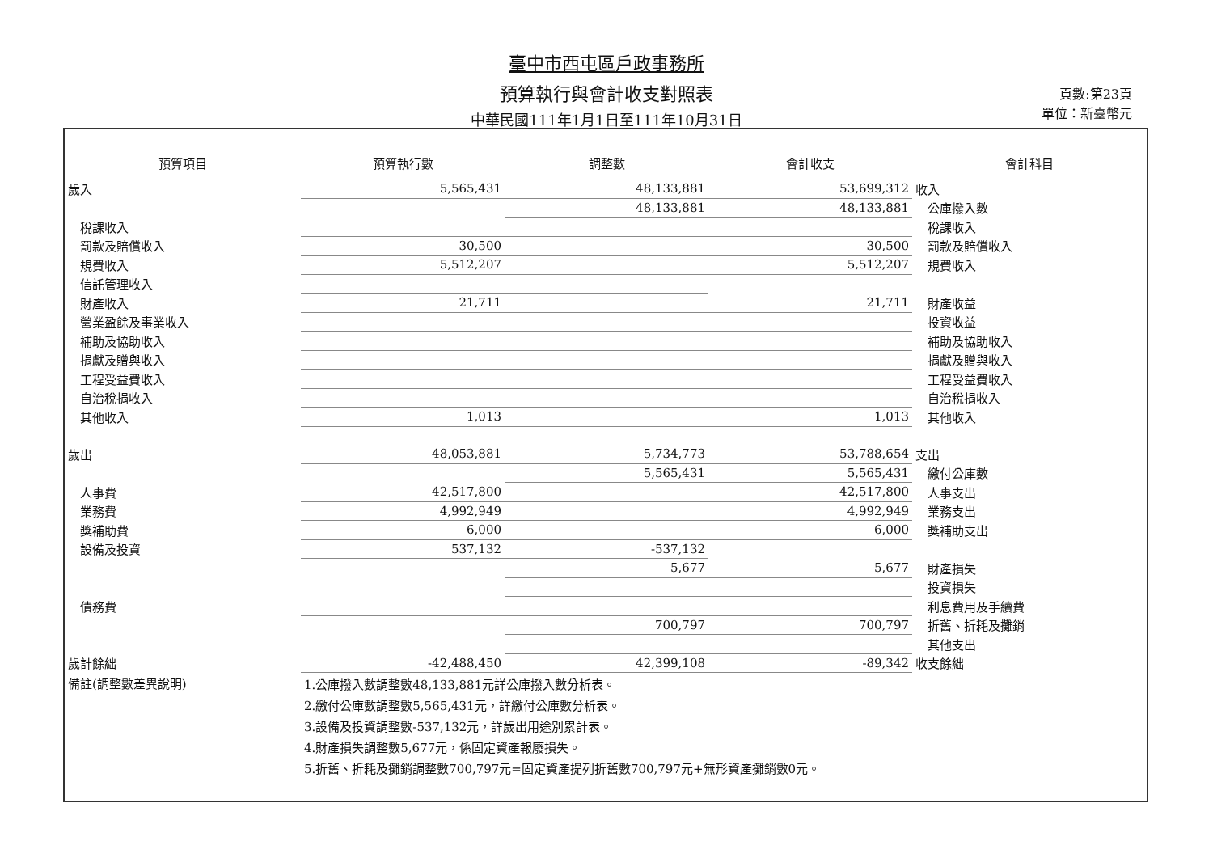臺中市西屯區戶政事務所
預算執行與會計收支對照表
中華民國111年1月1日至111年10月31日
頁數:第23頁
單位：新臺幣元
| 預算項目 | 預算執行數 | 調整數 | 會計收支 | 會計科目 |
| --- | --- | --- | --- | --- |
| 歲入 | 5,565,431 | 48,133,881 | 53,699,312 | 收入 |
| | | 48,133,881 | 48,133,881 | 公庫撥入數 |
| 稅課收入 | | | | 稅課收入 |
| 罰款及賠償收入 | 30,500 | | 30,500 | 罰款及賠償收入 |
| 規費收入 | 5,512,207 | | 5,512,207 | 規費收入 |
| 信託管理收入 | | | | |
| 財產收入 | 21,711 | | 21,711 | 財產收益 |
| 營業盈餘及事業收入 | | | | 投資收益 |
| 補助及協助收入 | | | | 補助及協助收入 |
| 捐獻及贈與收入 | | | | 捐獻及贈與收入 |
| 工程受益費收入 | | | | 工程受益費收入 |
| 自治稅捐收入 | | | | 自治稅捐收入 |
| 其他收入 | 1,013 | | 1,013 | 其他收入 |
| 歲出 | 48,053,881 | 5,734,773 | 53,788,654 | 支出 |
| | | 5,565,431 | 5,565,431 | 繳付公庫數 |
| 人事費 | 42,517,800 | | 42,517,800 | 人事支出 |
| 業務費 | 4,992,949 | | 4,992,949 | 業務支出 |
| 獎補助費 | 6,000 | | 6,000 | 獎補助支出 |
| 設備及投資 | 537,132 | -537,132 | | |
| | | 5,677 | 5,677 | 財產損失 |
| | | | | 投資損失 |
| 債務費 | | | | 利息費用及手續費 |
| | | 700,797 | 700,797 | 折舊、折耗及攤銷 |
| | | | | 其他支出 |
| 歲計餘絀 | -42,488,450 | 42,399,108 | -89,342 | 收支餘絀 |
| 備註(調整數差異說明) | 1.公庫撥入數調整數48,133,881元詳公庫撥入數分析表。 | | | |
| | 2.繳付公庫數調整數5,565,431元，詳繳付公庫數分析表。 | | | |
| | 3.設備及投資調整數-537,132元，詳歲出用途別累計表。 | | | |
| | 4.財產損失調整數5,677元，係固定資產報廢損失。 | | | |
| | 5.折舊、折耗及攤銷調整數700,797元=固定資產提列折舊數700,797元+無形資產攤銷數0元。 | | | |